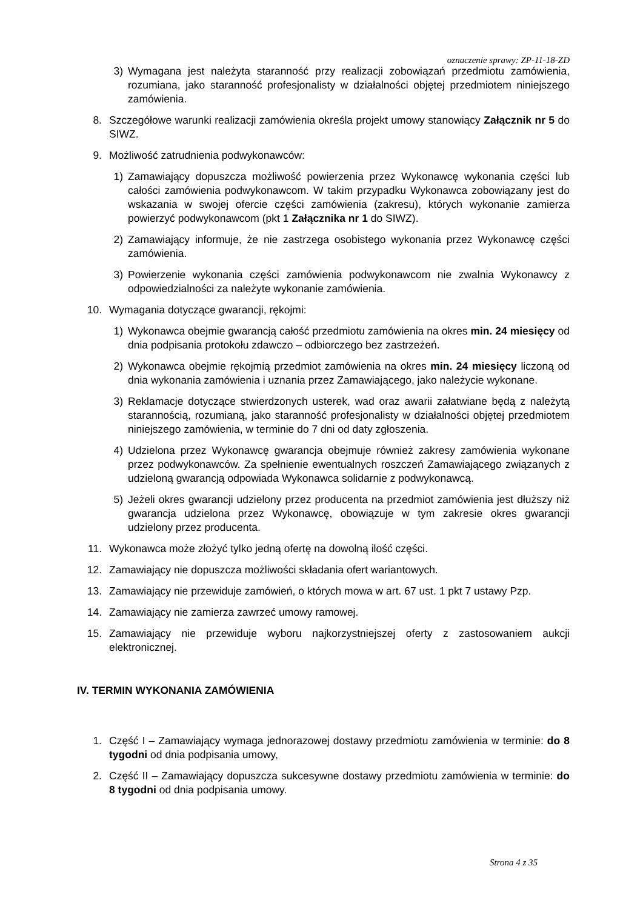oznaczenie sprawy: ZP-11-18-ZD
3) Wymagana jest należyta staranność przy realizacji zobowiązań przedmiotu zamówienia, rozumiana, jako staranność profesjonalisty w działalności objętej przedmiotem niniejszego zamówienia.
8. Szczegółowe warunki realizacji zamówienia określa projekt umowy stanowiący Załącznik nr 5 do SIWZ.
9. Możliwość zatrudnienia podwykonawców:
1) Zamawiający dopuszcza możliwość powierzenia przez Wykonawcę wykonania części lub całości zamówienia podwykonawcom. W takim przypadku Wykonawca zobowiązany jest do wskazania w swojej ofercie części zamówienia (zakresu), których wykonanie zamierza powierzyć podwykonawcom (pkt 1 Załącznika nr 1 do SIWZ).
2) Zamawiający informuje, że nie zastrzega osobistego wykonania przez Wykonawcę części zamówienia.
3) Powierzenie wykonania części zamówienia podwykonawcom nie zwalnia Wykonawcy z odpowiedzialności za należyte wykonanie zamówienia.
10. Wymagania dotyczące gwarancji, rękojmi:
1) Wykonawca obejmie gwarancją całość przedmiotu zamówienia na okres min. 24 miesięcy od dnia podpisania protokołu zdawczo – odbiorczego bez zastrzeżeń.
2) Wykonawca obejmie rękojmią przedmiot zamówienia na okres min. 24 miesięcy liczoną od dnia wykonania zamówienia i uznania przez Zamawiającego, jako należycie wykonane.
3) Reklamacje dotyczące stwierdzonych usterek, wad oraz awarii załatwiane będą z należytą starannością, rozumianą, jako staranność profesjonalisty w działalności objętej przedmiotem niniejszego zamówienia, w terminie do 7 dni od daty zgłoszenia.
4) Udzielona przez Wykonawcę gwarancja obejmuje również zakresy zamówienia wykonane przez podwykonawców. Za spełnienie ewentualnych roszczeń Zamawiającego związanych z udzieloną gwarancją odpowiada Wykonawca solidarnie z podwykonawcą.
5) Jeżeli okres gwarancji udzielony przez producenta na przedmiot zamówienia jest dłuższy niż gwarancja udzielona przez Wykonawcę, obowiązuje w tym zakresie okres gwarancji udzielony przez producenta.
11. Wykonawca może złożyć tylko jedną ofertę na dowolną ilość części.
12. Zamawiający nie dopuszcza możliwości składania ofert wariantowych.
13. Zamawiający nie przewiduje zamówień, o których mowa w art. 67 ust. 1 pkt 7 ustawy Pzp.
14. Zamawiający nie zamierza zawrzeć umowy ramowej.
15. Zamawiający nie przewiduje wyboru najkorzystniejszej oferty z zastosowaniem aukcji elektronicznej.
IV. TERMIN WYKONANIA ZAMÓWIENIA
1. Część I – Zamawiający wymaga jednorazowej dostawy przedmiotu zamówienia w terminie: do 8 tygodni od dnia podpisania umowy,
2. Część II – Zamawiający dopuszcza sukcesywne dostawy przedmiotu zamówienia w terminie: do 8 tygodni od dnia podpisania umowy.
Strona 4 z 35